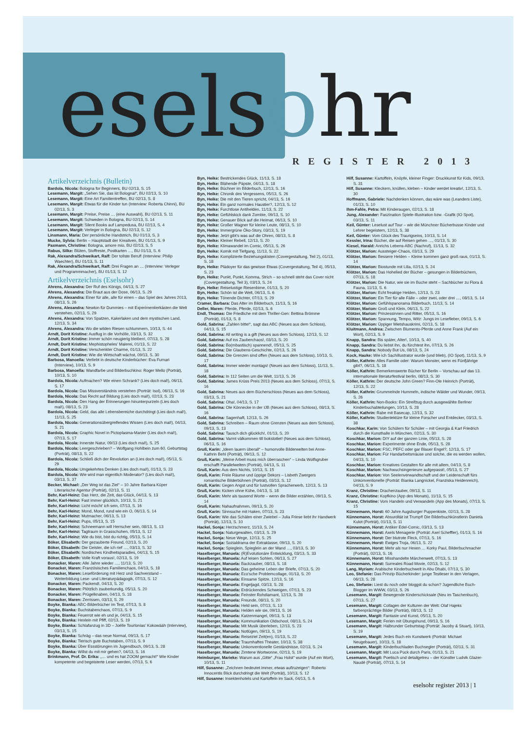esels ohr
REGISTER 2013
Artikelverzeichnis (Bulletin)
Bardola, Nicola: Bologna for Beginners, BU 02/13, S. 15
Lesemann, Margit: „Sehen Sie, das ist Bologna!“, BU 02/13, S. 10
Lesemann, Margit: Eine Art Familientreffen, BU 02/13, S. 8
Lesemann, Margit: Etwas für die Kinder tun (Interview: Roberta Chinni), BU 02/13, S. 3
Lesemann, Margit: Preise, Preise … (eine Auswahl), BU 02/13, S. 11
Lesemann, Margit: Schweden in Bologna, BU 02/13, S. 14
Lesemann, Margit: Silent Books auf Lampedusa, BU 02/13, S. 4
Lesemann, Margit: Verleger in Bologna, BU 02/13, S. 12
Linsmann, Maria: Der persönliche Handstrich, BU 01/13, S. 3
Mucke, Sylvia: Berlin – Hauptstadt der Kreativen, BU 01/13, S. 9
Paxmann, Christine: Bologna, amore mio, BU 02/13, S. 5
Rabus, Silke: Blüten, Stoffreste, Postkarten …, BU 01/13, S. 6
Rak, Alexandra/Schweikart, Ralf: Der tollste Beruf! (Interview: Philip Waechter), BU 01/13, S. 11
Rak, Alexandra/Schweikart, Ralf: Drei Fragen an … (Interview: Verleger und Programmmacher), BU 01/13, S. 12
Artikelverzeichnis (Eselsohr)
Ahrens, Alexandra: Der Ruf des Königs, 04/13, S. 27
Ahrens, Alexandra: Die Braut aus der Dose, 06/13, S. 29
Ahrens, Alexandra: Einer für alle, alle für einen – das Spiel des Jahres 2013, 08/13, S. 26
Ahrens, Alexandra: Newton für Dummies – mit Experimentierkästen die Welt verstehen, 02/13, S. 29
Ahrens, Alexandra: Von Spatzen, Kakerlaken und dem mystischen Land, 12/13, S. 34
Ahrens, Alexandra: Wo die wilden Riesen schlummern, 10/13, S. 44
Arndt, Dorit Kristine: Ausflug in die Vorhölle, 03/13, S. 32
Arndt, Dorit Kristine: Immer schön neugierig bleiben!, 07/13, S. 28
Arndt, Dorit Kristine: Mephistopheles’ Malerei, 01/13, S. 22
Arndt, Dorit Kristine: Verschenkter Charme, 01/13, S. 22
Arndt, Dorit Kristine: Wie die Wirtschaft wächst, 09/13, S. 30
Barbosa, Manoella: Verliebt in deutsche Kinderbücher: Eva Furnari (Interview), 10/13, S. 9
Barbosa, Manoella: Wandfarbe und Bilderbuchkino: Roger Mello (Porträt), 10/13, S. 10
Bardola, Nicola: Aufmachen? Wie einen Schrank? (Lies doch mal!), 06/13, S. 17
Bardola, Nicola: Das Missverständnis verstehen (Porträt: Isol), 06/13, S. 16
Bardola, Nicola: Das Recht auf Bildung (Lies doch mal!), 02/13, S. 23
Bardola, Nicola: Den Hang der Erinnerungen hinunterpurzeln (Lies doch mal!), 08/13, S. 23
Bardola, Nicola: Geld, das alle Lebensbereiche durchdringt (Lies doch mal!), 11/13, S. 25
Bardola, Nicola: Generationsübergreifendes Wissen (Lies doch mal!), 04/13, S. 21
Bardola, Nicola: Graphic Novel in Pictoplasma-Manier (Lies doch mal!), 07/13, S. 17
Bardola, Nicola: Innerste Natur, 09/13 (Lies doch mal!), S. 25
Bardola, Nicola: Leergeschrieben? – Wolfgang Hohlbein zum 60. Geburtstag (Porträt), 08/13, S. 22
Bardola, Nicola: Schließ dich der Revolution an (Lies doch mal!), 05/13, S. 29
Bardola, Nicola: Umgekehrtes Denken (Lies doch mal!), 01/13, S. 23
Bardola, Nicola: Wie wird man eigentlich Moderator? (Lies doch mal!), 03/13, S. 37
Becker, Michael: „Der Weg ist das Ziel“ – 10 Jahre Barbara Küper Literarische Agentur (Porträt), 02/13, S. 11
Behr, Karl-Heinz: Das Herz, die Zeit, das Glück, 04/13, S. 13
Behr, Karl-Heinz: Fast immer glücklich, 10/13, S. 21
Behr, Karl-Heinz: Licht möcht’ ich sein, 07/13, S. 16
Behr, Karl-Heinz: Mond, Mond, rund wie ein O, 06/13, S. 14
Behr, Karl-Heinz: Mutmacher, 06/13, S. 13
Behr, Karl-Heinz: Pups, 05/13, S. 15
Behr, Karl-Heinz: Schneemann will Herrscher sein, 08/13, S. 13
Behr, Karl-Heinz: Tagtraum in Grasschuhen, 05/13, S. 12
Behr, Karl-Heinz: Wie du bist, bist du richtig, 05/13, S. 14
Böker, Elisabeth: Der gezauberte Freund, 02/13, S. 20
Böker, Elisabeth: Die Geister, die ich rief …, 03/13, S. 32
Böker, Elisabeth: Nordisches Kindheitsparadies, 04/13, S. 15
Böker, Elisabeth: Volle Kraft voraus!, 02/13, S. 19
Bonacker, Maren: Alle Jahre wieder …, 11/13, S. 20
Bonacker, Maren: Französisches Familienchaos, 04/13, S. 18
Bonacker, Maren: Leseförderung mit Herz und Sachverstand – Weiterbildung Lese- und Literaturpädagogik, 07/13, S. 12
Bonacker, Maren: Packend!, 04/13, S. 20
Bonacker, Maren: Plötzlich zauberkundig, 05/13, S. 20
Bonacker, Maren: Prügelknaben, 04/13, S. 18
Bonacker, Maren: Zerrissen, 03/13, S. 29
Boyke, Bianka: ABC-Bilderbücher im Test, 07/13, S. 8
Boyke, Bianka: Buchstabenchaos, 07/13, S. 9
Boyke, Bianka: Feuerrot wie eh und je, 04/13, S. 15
Boyke, Bianka: Hexlein mit Pfiff, 02/13, S. 19
Boyke, Bianka: Schlafanzug in 3D – Joëlle Tourlonias’ Kokowääh (Interview), 03/13, S. 15
Boyke, Bianka: Schräg – das neue Normal, 09/13, S. 17
Boyke, Bianka: Tierisch gute Buchstaben, 07/13, S. 9
Boyke, Bianka: Über Essstörungen im Jugendbuch, 09/13, S. 28
Boyke, Bianka: Willst du mit mir gehen?, 04/13, S. 16
Brinkmann, Prof. Dr. Erika: „… und es hat ZOOM gemacht!“ Wie Kinder kompetente und begeisterte Leser werden, 07/13, S. 6
Byn, Heike: Bestrickendes Glück, 11/13, S. 18
Byn, Heike: Blähende Päpste, 04/13, S. 18
Byn, Heike: Büchner im Bilderbuch, 12/13, S. 16
Byn, Heike: Chronik des Vergessens, 05/13, S. 26
Byn, Heike: Die mit den Tieren spricht, 04/13, S. 16
Byn, Heike: Ein ganz normales Haustier?, 12/13, S. 12
Byn, Heike: Furchtlose Antihelden, 11/13, S. 22
Byn, Heike: Gefühlskick dank Zombie, 09/13, S. 10
Byn, Heike: Genauer Blick auf die Heimat, 06/13, S. 10
Byn, Heike: Großer Wagner für kleine Leute, 08/13, S. 10
Byn, Heike: Immergrüne Öko-Story, 03/13, S. 19
Byn, Heike: Jetzt gibt’s was auf die Ohren, 08/13, S. 8
Byn, Heike: Kleiner Rebell, 12/13, S. 20
Byn, Heike: Klimawandel im Comic, 05/13, S. 26
Byn, Heike: Komik mit Tiefgang, 11/13, S. 22
Byn, Heike: Komplizierte Beziehungskisten (Covergestaltung, Teil 2), 01/13, S. 18
Byn, Heike: Plädoyer für das gewisse Etwas (Covergestaltung, Teil 4), 05/13, S. 23
Byn, Heike: Punkt, Punkt, Komma, Strich – so schnell steht das Cover nicht (Covergestaltung, Teil 3), 03/13, S. 24
Byn, Heike: Reiselustige Riesenbirne, 01/13, S. 20
Byn, Heike: Schön ist die Welt, 06/13, S. 6
Byn, Heike: Tönende Dichter, 07/13, S. 29
Cramer, Barbara: Das Alter im Bilderbuch, 11/13, S. 16
Deller, Maren: Pferde, Pferde, 02/13, S. 6
Endl, Thomas: Die Friedliche mit dem Thriller-Gen: Bettina Brömme (Porträt), 01/13, S. 8
Gold, Sabrina: „Zahlen bitte!“, sagt das ABC (Neues aus dem Schloss), 04/13, S. 15
Gold, Sabrina: All writing is a gift (Neues aus dem Schloss), 12/13, S. 12
Gold, Sabrina: Auf ins Zauberchaos!, 03/13, S. 20
Gold, Sabrina: Bo(mbastisch) spannend!, 05/13, S. 25
Gold, Sabrina: Die Glaubens-Geschichte, 02/13, S. 26
Gold, Sabrina: Die Grenzen sind offen (Neues aus dem Schloss), 10/13, S. 17
Gold, Sabrina: Immer wieder montags! (Neues aus dem Schloss), 11/13, S. 18
Gold, Sabrina: In 112 Seiten um die Welt, 11/13, S. 26
Gold, Sabrina: James Krüss Preis 2013 (Neues aus dem Schloss), 07/13, S. 16
Gold, Sabrina: Neues aus dem Bücherschloss (Neues aus dem Schloss), 03/13, S. 21
Gold, Sabrina: Oha!, 04/13, S. 17
Gold, Sabrina: Ole Könnecke in der IJB (Neues aus dem Schloss), 08/13, S. 16
Gold, Sabrina: Sagenhaft, 12/13, S. 26
Gold, Sabrina: Schreiben – Raum ohne Grenzen (Neues aus dem Schloss), 09/13, S. 13
Gold, Sabrina: Tausch dich glücklich!, 01/13, S. 20
Gold, Sabrina: Varmt välkommen till bokslottet! (Neues aus dem Schloss), 06/13, S. 16
Gruß, Karin: „Ideen lauern überall“ – humorvolle Bilderwelten bei Anne-Kathrin Behl (Porträt), 09/13, S. 12
Gruß, Karin: „Meine Arbeit muss mich überraschen“ – Linda Wolfsgruber erschafft Parallelwelten (Porträt), 04/13, S. 11
Gruß, Karin: Aus dem Nichts, 10/13, S. 15
Gruß, Karin: Freie Räume und üppige Dekors – Lisbeth Zwergers romantische Bilderbühnen (Porträt), 03/13, S. 12
Gruß, Karin: Gegen Angst und für lustvollen Spracherwerb, 12/13, S. 13
Gruß, Karin: Kicken ohne Kühe, 04/13, S. 18
Gruß, Karin: Mehr als tausend Worte – wenn die Bilder erzählen, 09/13, S. 14
Gruß, Karin: Nahaufnahmen, 09/13, S. 20
Gruß, Karin: Sinnsuche mit Haken, 07/13, S. 23
Gruß, Karin: Wie das Schälen einer Zwiebel – Julia Friese liebt ihr Handwerk (Porträt), 12/13, S. 10
Hackel, Sonja: Herzschmerz, 11/13, S. 24
Hackel, Sonja: Naturgewalten, 03/13, S. 29
Hackel, Sonja: Neue Wege, 12/13, S. 25
Hackel, Sonja: Sozialdrama der Extraklasse, 09/13, S. 20
Hackel, Sonja: Spieglein, Spieglein an der Wand …, 03/13, S. 30
Haselberger, Manuela: (R)Evolutionäre Entwicklung, 03/13, S. 33
Haselberger, Manuela: Auf leisen Sohlen, 06/13, S. 27
Haselberger, Manuela: Backzauber, 08/13, S. 18
Haselberger, Manuela: Das geheime Leben der Briefe, 07/13, S. 20
Haselberger, Manuela: Eco’sche Problemcollage, 01/13, S. 20
Haselberger, Manuela: Einsame Spitze, 12/13, S. 16
Haselberger, Manuela: Engeljagd, 03/13, S. 28
Haselberger, Manuela: Erdrückendes Schweigen, 07/13, S. 23
Haselberger, Manuela: Feinster Rohdiamant, 12/13, S. 28
Haselberger, Manuela: Freunde, 08/13, S. 20
Haselberger, Manuela: Held sein, 07/13, S. 13
Haselberger, Manuela: Helden wie sie, 09/13, S. 16
Haselberger, Manuela: Katzenmangel, 09/13, S. 13
Haselberger, Manuela: Kommunikation Oldschool, 08/13, S. 24
Haselberger, Manuela: Mit Musik überleben, 12/13, S. 23
Haselberger, Manuela: Notlügen, 09/13, S. 19
Haselberger, Manuela: Reiseziel Zeit(en), 01/13, S. 22
Haselberger, Manuela: Traumhaftes Theater, 10/13, S. 38
Haselberger, Manuela: Unkonventionelle Geständnisse, 02/13, S. 24
Haselberger, Manuela: Zimtene Wortwonne, 02/13, S. 19
Heimburger, Marieke: Warum aus „Gitte“ „Frau Holst“ wurde (Auf ein Wort), 10/13, S. 11
Hilf, Susanne: „Zeichnen bedeutet immer, etwas aufzuzeigen“: Roberto Innocentis Blick durchdringt die Welt (Porträt), 10/13, S. 12
Hilf, Susanne: Insektenhotels und Kartoffeln im Sack, 04/13, S. 6
Hilf, Susanne: Kartoffeln, Knöpfe, kleiner Finger: Druckkunst für Kids, 09/13, S. 31
Hilf, Susanne: Kleckern, knüllen, kleben – Kinder werdet kreativ!, 12/13, S. 30
Hoffmann, Gabriele: Nachdenken können, das wäre was (Leanders Liste), 01/13, S. 10
Ihm-Fahle, Petra: Mit Kinderaugen, 02/13, S. 18
Jung, Alexander: Faszination Spiele-Illustration bzw. -Grafik (IO Spot), 03/13, S. 11
Keil, Günter: Leselust auf Tour – wie die Münchner Bücherbusse Kinder und Lehrer begeistern, 12/13, S. 38
Keil, Günter: Vom Glück des Traurigseins, 10/13, S. 14
Kessler, Irina: Bücher, die auf Reisen gehen …, 01/13, S. 30
Kiesel, Harald: Anrichs Lebens-ABC (Nachruf), 11/13, S. 32
Klötzer, Marion: Aussteiger-Chaos, 03/13, S. 29
Klötzer, Marion: Bessere Helden – Kleine kommen ganz groß raus, 01/13, S. 14
Klötzer, Marion: Biostunde mit Lilia, 02/13, S. 24
Klötzer, Marion: Das Hohelied der Bücher – gesungen in Bilderbüchern, 07/13, S. 18
Klötzer, Marion: Die Natur, wie sie im Buche steht – Sachbücher zu Flora & Fauna, 11/13, S. 6
Klötzer, Marion: Echt freakige Helden, 12/13, S. 23
Klötzer, Marion: Ein Tier für alle Fälle – oder zwei, oder drei …, 08/13, S. 14
Klötzer, Marion: Gefühlspanorama Bilderbuch, 11/13, S. 14
Klötzer, Marion: Groß und Klein, 06/13, S. 22
Klötzer, Marion: Prinzessinnen und Ritter, 05/13, S. 16
Klötzer, Marion: Spannung, Tempo, Witz: Jungs im Lesefieber, 09/13, S. 6
Klötzer, Marion: Üppiger Mietshauskrimi, 02/13, S. 18
Kluitmann, Andrea: Zwischen Blumento-Pferde und Anne Frank (Auf ein Wort), 02/13, S. 9
Knapp, Sandra: Bis später, Alter!, 10/13, S. 40
Knapp, Sandra: Du liebst ihn, du fürchtest ihn, 07/13, S. 26
Knapp, Sandra: Nobody But Us, 08/13, S. 24
Kock, Hauke: Wie ich Sachillustrator wurde (und blieb), (IO Spot), 11/13, S. 9
Köller, Kathrin: Alles Familie oder: Warum Monster, wenn es Fünfjährige gibt?, 06/13, S. 18
Köller, Kathrin: Bemerkenswerte Bücher für Berlin – Vorschau auf das 13. internationale literaturfestival berlin, 08/13, S. 30
Köller, Kathrin: Der deutsche John Green? Finn-Ole Heinrich (Porträt), 12/13, S. 22
Köller, Kathrin: Grummelnde Hummeln, indische Wälder und Wunder, 09/13, S. 26
Köller, Kathrin: Non-Books: Ein Streifzug durch ausgewählte Berliner Kinderbuchabteilungen, 10/13, S. 28
Köller, Kathrin: Rabe mit Basecap, 12/13, S. 32
Köller, Kathrin: Studienlektüre für kleine Forscher und Entdecker, 03/13, S. 38
Koschkar, Karin: Von Schülern für Schüler – mit Georgia & Karl Friedrich durch die Kunsthalle in München, 02/13, S. 30
Koschkar, Marion: DIY auf der ganzen Linie, 05/13, S. 28
Koschkar, Marion: Experimente ohne Ende, 05/13, S. 28
Koschkar, Marion: FSC, PEFC oder gar Blauer Engel?, 12/13, S. 17
Koschkar, Marion: Für Handarbeitsmäuse und solche, die es werden wollen, 04/13, S. 10
Koschkar, Marion: Kreatives Gestalten für alle mit allem, 04/13, S. 8
Koschkar, Marion: Nachwuchsingenieure aufgepasst!, 05/13, S. 27
Koschkar, Marion: Von Seelenverwandtschaft und der Leidenschaft fürs Unkonventionelle (Porträt: Bianka Langnickel, Franziska Heidenreich), 04/13, S. 9
Kranz, Christine: Drachenzauber, 09/13, S. 11
Kranz, Christine: Kopfkino (App des Monats), 11/13, S. 15
Kranz, Christine: Vom Handeln und Verwandeln (App des Monats), 07/13, S. 15
Künnemann, Horst: 60 Jahre Augsburger Puppenkiste, 02/13, S. 28
Künnemann, Horst: Absurdität ist Trumpf! Die Bilderbuchkünstlerin Daniela Kulot (Porträt), 01/13, S. 11
Künnemann, Horst: Antiker Edel-Comic, 03/13, S. 13
Künnemann, Horst: Axels Menagerie (Porträt: Axel Scheffler), 01/13, S. 16
Künnemann, Horst: Der blutrote Fleck, 07/13, S. 16
Künnemann, Horst: Ewiges Troja, 06/13, S. 22
Künnemann, Horst: Mehr als nur Hexen … Korky Paul, Bilderbuchmacher (Porträt), 02/13, S. 16
Künnemann, Horst: Misshandelte Märchenwelt, 07/13, S. 13
Künnemann, Horst: Surreales Road Movie, 02/13, S. 12
Lang, Myriam: Arabische Kinderbuchwelt in Abu Dhabi, 07/13, S. 30
Leo, Stefanie: Das Prinzip Bücherkinder: junge Testleser in den Verlagen, 06/13, S. 28
Leo, Stefanie: Liest du noch oder bloggst du schon? Jugendliche Buch-Blogger im WWW, 03/13, S. 26
Lesemann, Margit: Bewegende Kinderschicksale (Neu im Taschenbuch), 07/13, S. 27
Lesemann, Margit: Collagen der Kulturen der Welt: Olaf Hajeks farbenprächtige Bilder (Porträt), 08/13, S. 12
Lesemann, Margit: Fantasie und Kunst, 05/13, S. 20
Lesemann, Margit: Ferien mit Übungshund, 09/13, S. 16
Lesemann, Margit: Halbrunder Geburtstag (Porträt: Jacoby & Stuart), 10/13, S. 19
Lesemann, Margit: Jedes Buch ein Kunstwerk (Porträt: Michael Neugebauer), 10/13, S. 18
Lesemann, Margit: Kinderbuchladen Buchsegler (Porträt), 02/13, S. 31
Lesemann, Margit: Mit Luca Puck durch Paris, 01/13, S. 21
Lesemann, Margit: Poetisch und detailgetreu – der Künstler Ludvik Glazer-Naudé (Porträt), 07/13, S. 14
eselsohr register 2013 | 1